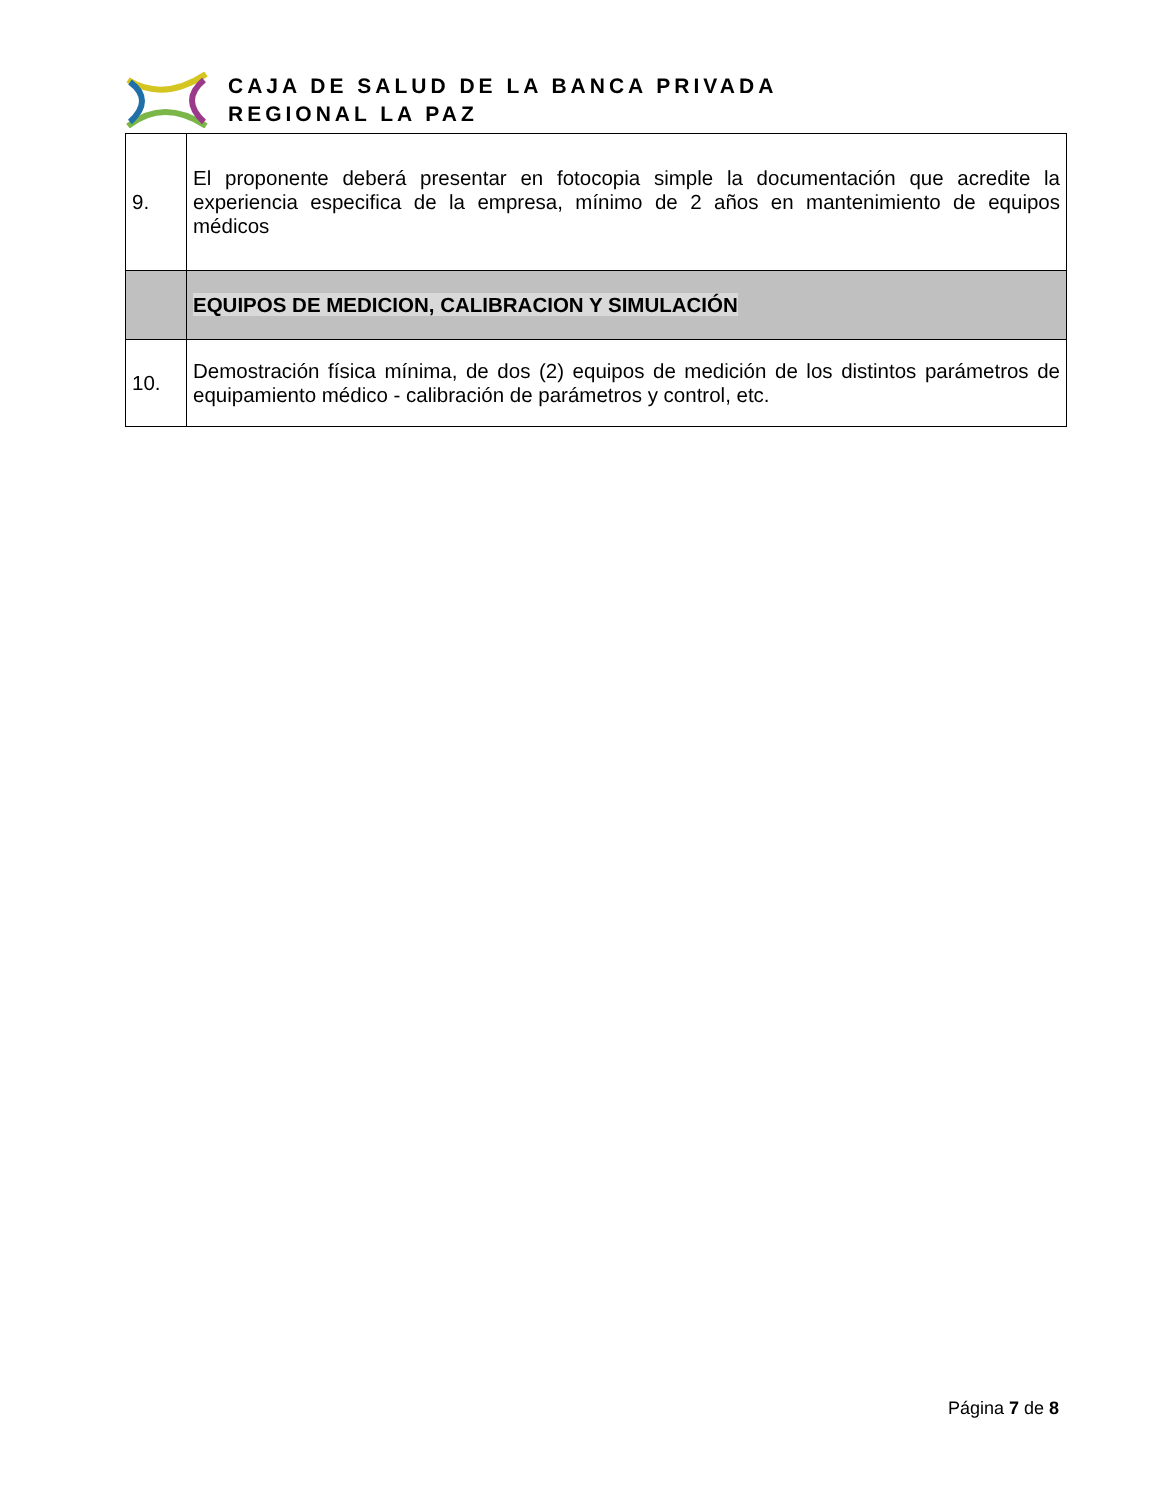CAJA DE SALUD DE LA BANCA PRIVADA
REGIONAL LA PAZ
| 9. | El proponente deberá presentar en fotocopia simple la documentación que acredite la experiencia especifica de la empresa, mínimo de 2 años en mantenimiento de equipos médicos |
| | EQUIPOS DE MEDICION, CALIBRACION Y SIMULACIÓN |
| 10. | Demostración física mínima, de dos (2) equipos de medición de los distintos parámetros de equipamiento médico - calibración de parámetros y control, etc. |
Página 7 de 8